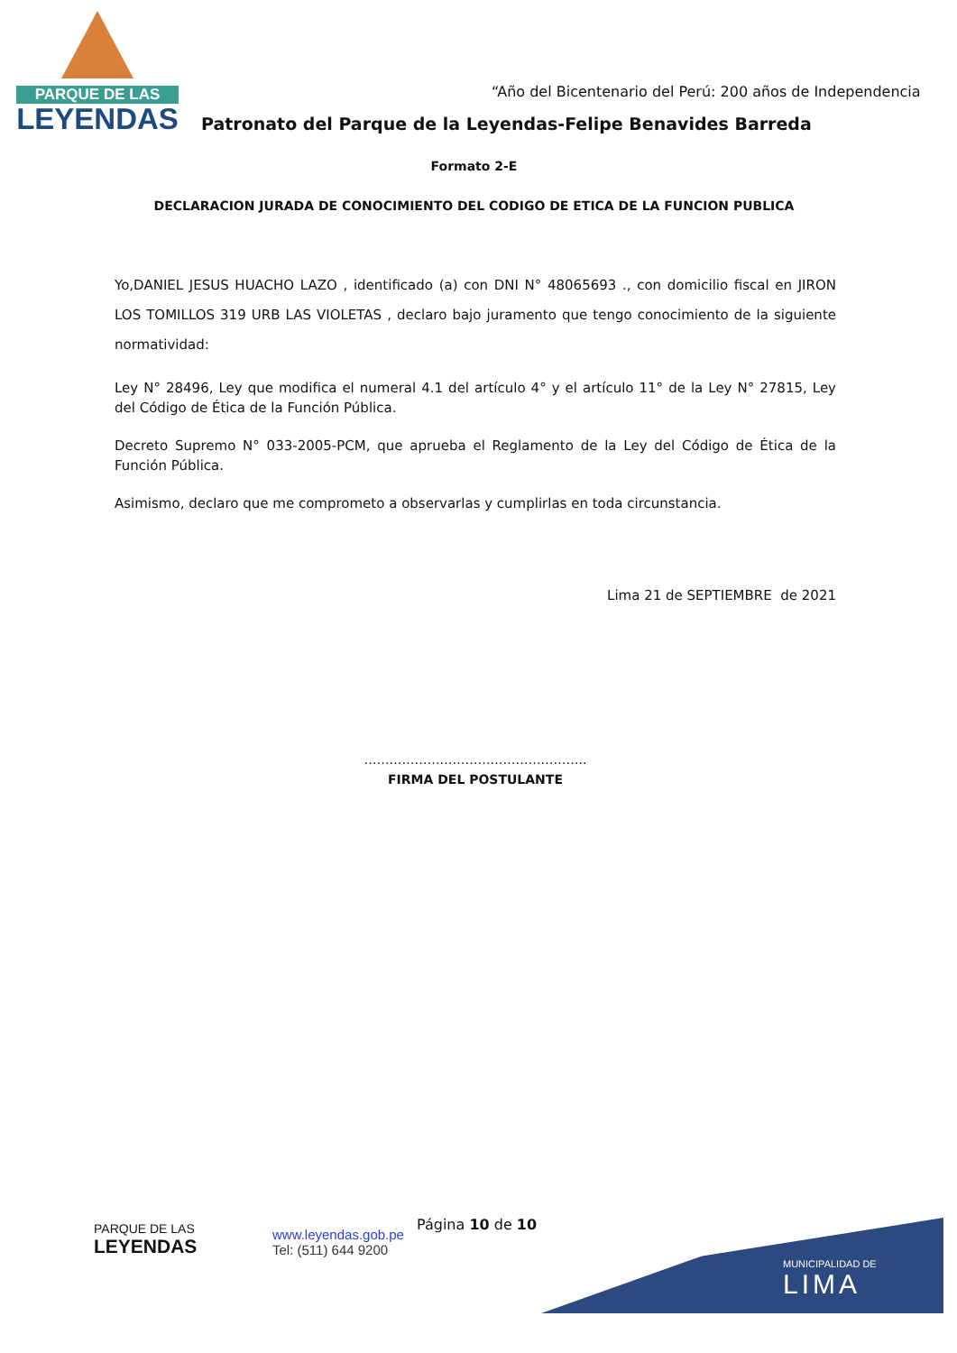PARQUE DE LAS
LEYENDAS
“Año del Bicentenario del Perú: 200 años de Independencia
Patronato del Parque de la Leyendas-Felipe Benavides Barreda
Formato 2-E
DECLARACION JURADA DE CONOCIMIENTO DEL CODIGO DE ETICA DE LA FUNCION PUBLICA
Yo,DANIEL JESUS HUACHO LAZO , identificado (a) con DNI N° 48065693 ., con domicilio fiscal en JIRON LOS TOMILLOS 319 URB LAS VIOLETAS , declaro bajo juramento que tengo conocimiento de la siguiente normatividad:
Ley N° 28496, Ley que modifica el numeral 4.1 del artículo 4° y el artículo 11° de la Ley N° 27815, Ley del Código de Ética de la Función Pública.
Decreto Supremo N° 033-2005-PCM, que aprueba el Reglamento de la Ley del Código de Ética de la Función Pública.
Asimismo, declaro que me comprometo a observarlas y cumplirlas en toda circunstancia.
Lima 21 de SEPTIEMBRE de 2021
……………………………………………..
FIRMA DEL POSTULANTE
PARQUE DE LAS
LEYENDAS
www.leyendas.gob.pe
Tel: (511) 644 9200
Página 10 de 10
MUNICIPALIDAD DE
LIMA